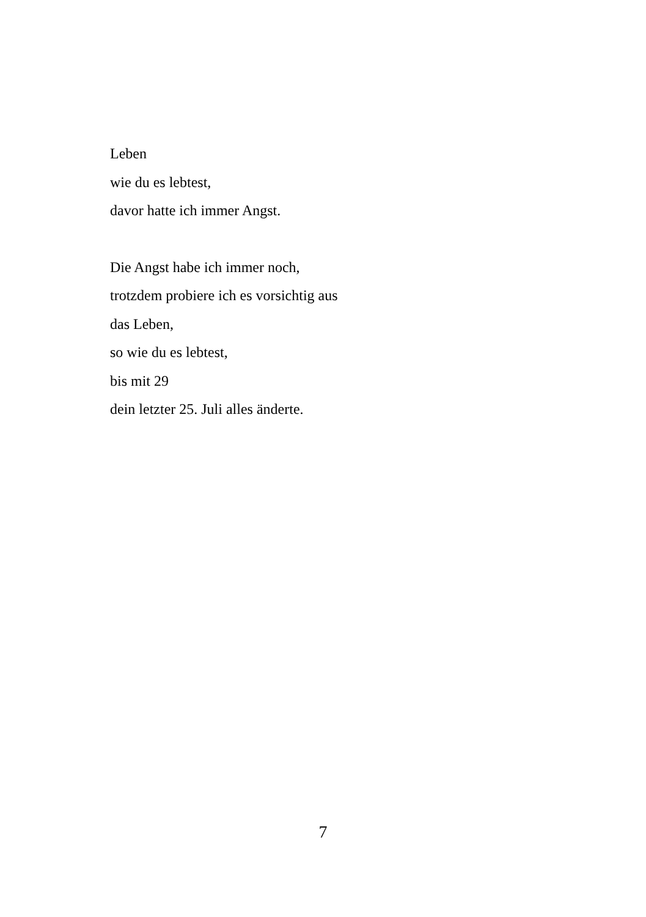Leben
wie du es lebtest,
davor hatte ich immer Angst.
Die Angst habe ich immer noch,
trotzdem probiere ich es vorsichtig aus
das Leben,
so wie du es lebtest,
bis mit 29
dein letzter 25. Juli alles änderte.
7